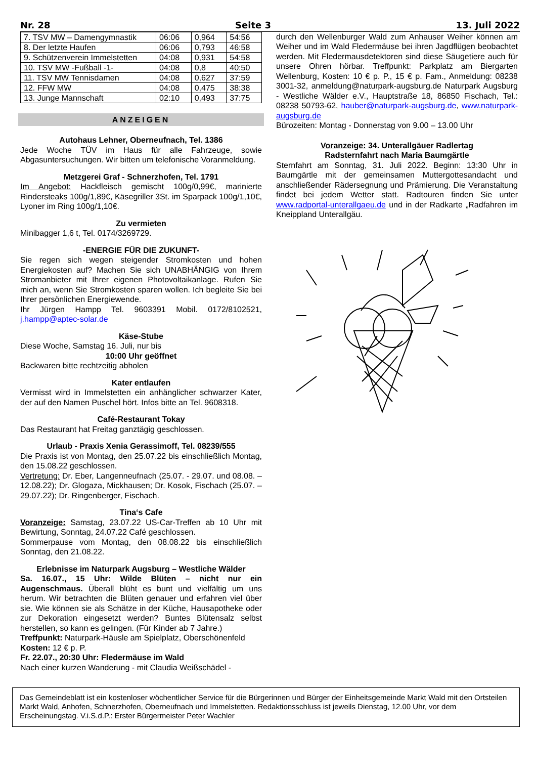Nr. 28 Seite 3 13. Juli 2022
| 7. TSV MW – Damengymnastik | 06:06 | 0,964 | 54:56 |
| 8. Der letzte Haufen | 06:06 | 0,793 | 46:58 |
| 9. Schützenverein Immelstetten | 04:08 | 0,931 | 54:58 |
| 10. TSV MW -Fußball -1- | 04:08 | 0,8 | 40:50 |
| 11. TSV MW Tennisdamen | 04:08 | 0,627 | 37:59 |
| 12. FFW MW | 04:08 | 0,475 | 38:38 |
| 13. Junge Mannschaft | 02:10 | 0,493 | 37:75 |
ANZEIGEN
Autohaus Lehner, Oberneufnach, Tel. 1386
Jede Woche TÜV im Haus für alle Fahrzeuge, sowie Abgasuntersuchungen. Wir bitten um telefonische Voranmeldung.
Metzgerei Graf - Schnerzhofen, Tel. 1791
Im Angebot: Hackfleisch gemischt 100g/0,99€, marinierte Rindersteaks 100g/1,89€, Käsegriller 3St. im Sparpack 100g/1,10€, Lyoner im Ring 100g/1,10€.
Zu vermieten
Minibagger 1,6 t, Tel. 0174/3269729.
-ENERGIE FÜR DIE ZUKUNFT-
Sie regen sich wegen steigender Stromkosten und hohen Energiekosten auf? Machen Sie sich UNABHÄNGIG von Ihrem Stromanbieter mit Ihrer eigenen Photovoltaikanlage. Rufen Sie mich an, wenn Sie Stromkosten sparen wollen. Ich begleite Sie bei Ihrer persönlichen Energiewende.
Ihr Jürgen Hampp Tel. 9603391 Mobil. 0172/8102521, j.hampp@aptec-solar.de
Käse-Stube
Diese Woche, Samstag 16. Juli, nur bis
10:00 Uhr geöffnet
Backwaren bitte rechtzeitig abholen
Kater entlaufen
Vermisst wird in Immelstetten ein anhänglicher schwarzer Kater, der auf den Namen Puschel hört. Infos bitte an Tel. 9608318.
Café-Restaurant Tokay
Das Restaurant hat Freitag ganztägig geschlossen.
Urlaub - Praxis Xenia Gerassimoff, Tel. 08239/555
Die Praxis ist von Montag, den 25.07.22 bis einschließlich Montag, den 15.08.22 geschlossen.
Vertretung: Dr. Eber, Langenneufnach (25.07. - 29.07. und 08.08. – 12.08.22); Dr. Glogaza, Mickhausen; Dr. Kosok, Fischach (25.07. – 29.07.22); Dr. Ringenberger, Fischach.
Tina‘s Cafe
Voranzeige: Samstag, 23.07.22 US-Car-Treffen ab 10 Uhr mit Bewirtung, Sonntag, 24.07.22 Café geschlossen.
Sommerpause vom Montag, den 08.08.22 bis einschließlich Sonntag, den 21.08.22.
Erlebnisse im Naturpark Augsburg – Westliche Wälder
Sa. 16.07., 15 Uhr: Wilde Blüten – nicht nur ein Augenschmaus. Überall blüht es bunt und vielfältig um uns herum. Wir betrachten die Blüten genauer und erfahren viel über sie. Wie können sie als Schätze in der Küche, Hausapotheke oder zur Dekoration eingesetzt werden? Buntes Blütensalz selbst herstellen, so kann es gelingen. (Für Kinder ab 7 Jahre.)
Treffpunkt: Naturpark-Häusle am Spielplatz, Oberschönenfeld
Kosten: 12 € p. P.
Fr. 22.07., 20:30 Uhr: Fledermäuse im Wald
Nach einer kurzen Wanderung - mit Claudia Weißschädel -
durch den Wellenburger Wald zum Anhauser Weiher können am Weiher und im Wald Fledermäuse bei ihren Jagdflügen beobachtet werden. Mit Fledermausdetektoren sind diese Säugetiere auch für unsere Ohren hörbar. Treffpunkt: Parkplatz am Biergarten Wellenburg, Kosten: 10 € p. P., 15 € p. Fam., Anmeldung: 08238 3001-32, anmeldung@naturpark-augsburg.de Naturpark Augsburg - Westliche Wälder e.V., Hauptstraße 18, 86850 Fischach, Tel.: 08238 50793-62, hauber@naturpark-augsburg.de, www.naturpark-augsburg.de
Bürozeiten: Montag - Donnerstag von 9.00 – 13.00 Uhr
Voranzeige: 34. Unterallgäuer Radlertag
Radsternfahrt nach Maria Baumgärtle
Sternfahrt am Sonntag, 31. Juli 2022. Beginn: 13:30 Uhr in Baumgärtle mit der gemeinsamen Muttergottesandacht und anschließender Rädersegnung und Prämierung. Die Veranstaltung findet bei jedem Wetter statt. Radtouren finden Sie unter www.radportal-unterallgaeu.de und in der Radkarte „Radfahren im Kneippland Unterallgäu.
Das Gemeindeblatt ist ein kostenloser wöchentlicher Service für die Bürgerinnen und Bürger der Einheitsgemeinde Markt Wald mit den Ortsteilen Markt Wald, Anhofen, Schnerzhofen, Oberneufnach und Immelstetten. Redaktionsschluss ist jeweils Dienstag, 12.00 Uhr, vor dem Erscheinungstag. V.i.S.d.P.: Erster Bürgermeister Peter Wachler